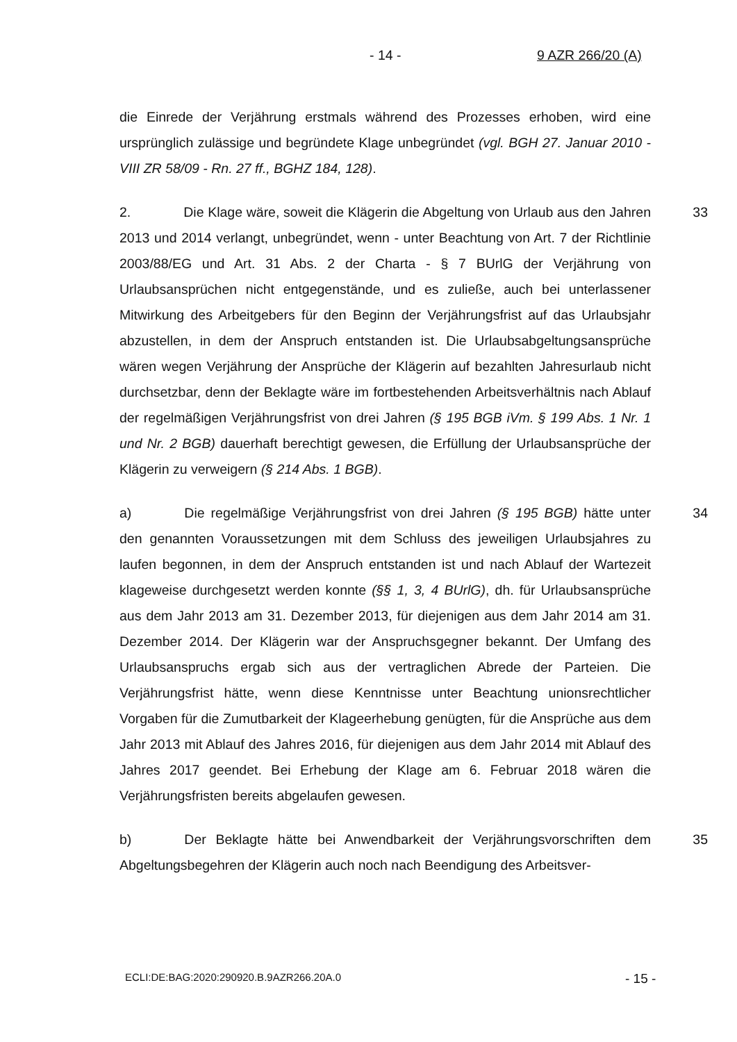- 14 - 9 AZR 266/20 (A)
die Einrede der Verjährung erstmals während des Prozesses erhoben, wird eine ursprünglich zulässige und begründete Klage unbegründet (vgl. BGH 27. Januar 2010 - VIII ZR 58/09 - Rn. 27 ff., BGHZ 184, 128).
33 2. Die Klage wäre, soweit die Klägerin die Abgeltung von Urlaub aus den Jahren 2013 und 2014 verlangt, unbegründet, wenn - unter Beachtung von Art. 7 der Richtlinie 2003/88/EG und Art. 31 Abs. 2 der Charta - § 7 BUrlG der Verjährung von Urlaubsansprüchen nicht entgegenstände, und es zuließe, auch bei unterlassener Mitwirkung des Arbeitgebers für den Beginn der Verjährungsfrist auf das Urlaubsjahr abzustellen, in dem der Anspruch entstanden ist. Die Urlaubsabgeltungsansprüche wären wegen Verjährung der Ansprüche der Klägerin auf bezahlten Jahresurlaub nicht durchsetzbar, denn der Beklagte wäre im fortbestehenden Arbeitsverhältnis nach Ablauf der regelmäßigen Verjährungsfrist von drei Jahren (§ 195 BGB iVm. § 199 Abs. 1 Nr. 1 und Nr. 2 BGB) dauerhaft berechtigt gewesen, die Erfüllung der Urlaubsansprüche der Klägerin zu verweigern (§ 214 Abs. 1 BGB).
34 a) Die regelmäßige Verjährungsfrist von drei Jahren (§ 195 BGB) hätte unter den genannten Voraussetzungen mit dem Schluss des jeweiligen Urlaubsjahres zu laufen begonnen, in dem der Anspruch entstanden ist und nach Ablauf der Wartezeit klageweise durchgesetzt werden konnte (§§ 1, 3, 4 BUrlG), dh. für Urlaubsansprüche aus dem Jahr 2013 am 31. Dezember 2013, für diejenigen aus dem Jahr 2014 am 31. Dezember 2014. Der Klägerin war der Anspruchsgegner bekannt. Der Umfang des Urlaubsanspruchs ergab sich aus der vertraglichen Abrede der Parteien. Die Verjährungsfrist hätte, wenn diese Kenntnisse unter Beachtung unionsrechtlicher Vorgaben für die Zumutbarkeit der Klageerhebung genügten, für die Ansprüche aus dem Jahr 2013 mit Ablauf des Jahres 2016, für diejenigen aus dem Jahr 2014 mit Ablauf des Jahres 2017 geendet. Bei Erhebung der Klage am 6. Februar 2018 wären die Verjährungsfristen bereits abgelaufen gewesen.
35 b) Der Beklagte hätte bei Anwendbarkeit der Verjährungsvorschriften dem Abgeltungsbegehren der Klägerin auch noch nach Beendigung des Arbeitsver-
ECLI:DE:BAG:2020:290920.B.9AZR266.20A.0 - 15 -